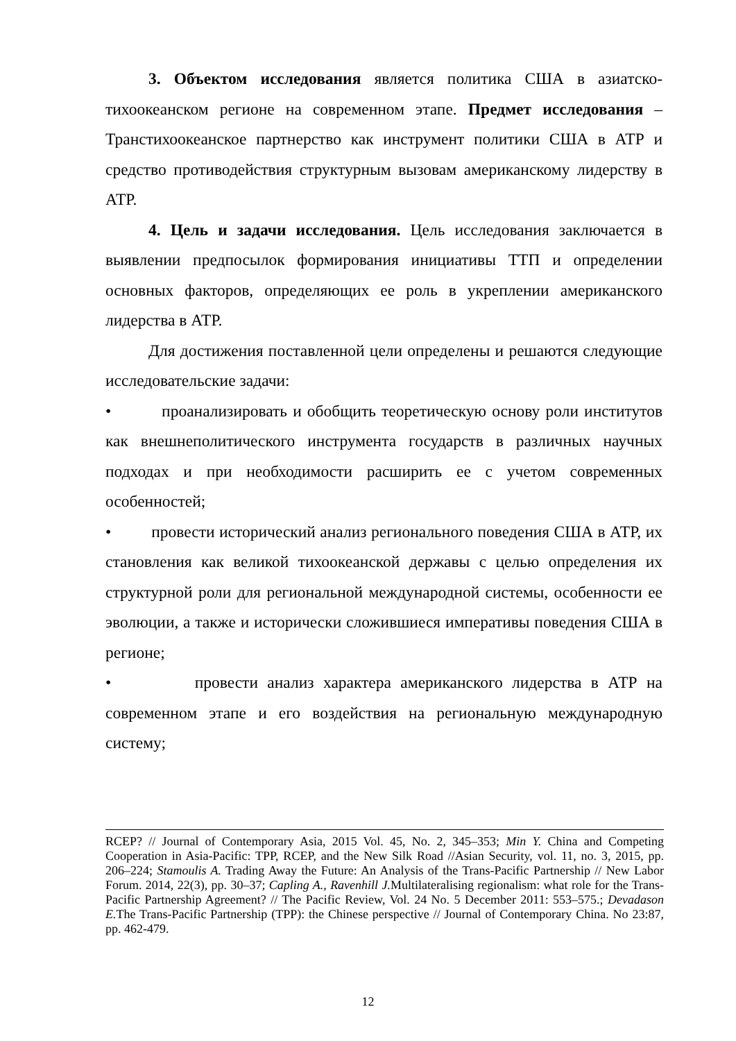3. Объектом исследования является политика США в азиатско-тихоокеанском регионе на современном этапе. Предмет исследования – Транстихоокеанское партнерство как инструмент политики США в АТР и средство противодействия структурным вызовам американскому лидерству в АТР.
4. Цель и задачи исследования. Цель исследования заключается в выявлении предпосылок формирования инициативы ТТП и определении основных факторов, определяющих ее роль в укреплении американского лидерства в АТР.
Для достижения поставленной цели определены и решаются следующие исследовательские задачи:
• проанализировать и обобщить теоретическую основу роли институтов как внешнеполитического инструмента государств в различных научных подходах и при необходимости расширить ее с учетом современных особенностей;
• провести исторический анализ регионального поведения США в АТР, их становления как великой тихоокеанской державы с целью определения их структурной роли для региональной международной системы, особенности ее эволюции, а также и исторически сложившиеся императивы поведения США в регионе;
• провести анализ характера американского лидерства в АТР на современном этапе и его воздействия на региональную международную систему;
RCEP? // Journal of Contemporary Asia, 2015 Vol. 45, No. 2, 345–353; Min Y. China and Competing Cooperation in Asia-Pacific: TPP, RCEP, and the New Silk Road //Asian Security, vol. 11, no. 3, 2015, pp. 206–224; Stamoulis A. Trading Away the Future: An Analysis of the Trans-Pacific Partnership // New Labor Forum. 2014, 22(3), pp. 30–37; Capling A., Ravenhill J. Multilateralising regionalism: what role for the Trans-Pacific Partnership Agreement? // The Pacific Review, Vol. 24 No. 5 December 2011: 553–575.; Devadason E. The Trans-Pacific Partnership (TPP): the Chinese perspective // Journal of Contemporary China. No 23:87, pp. 462-479.
12